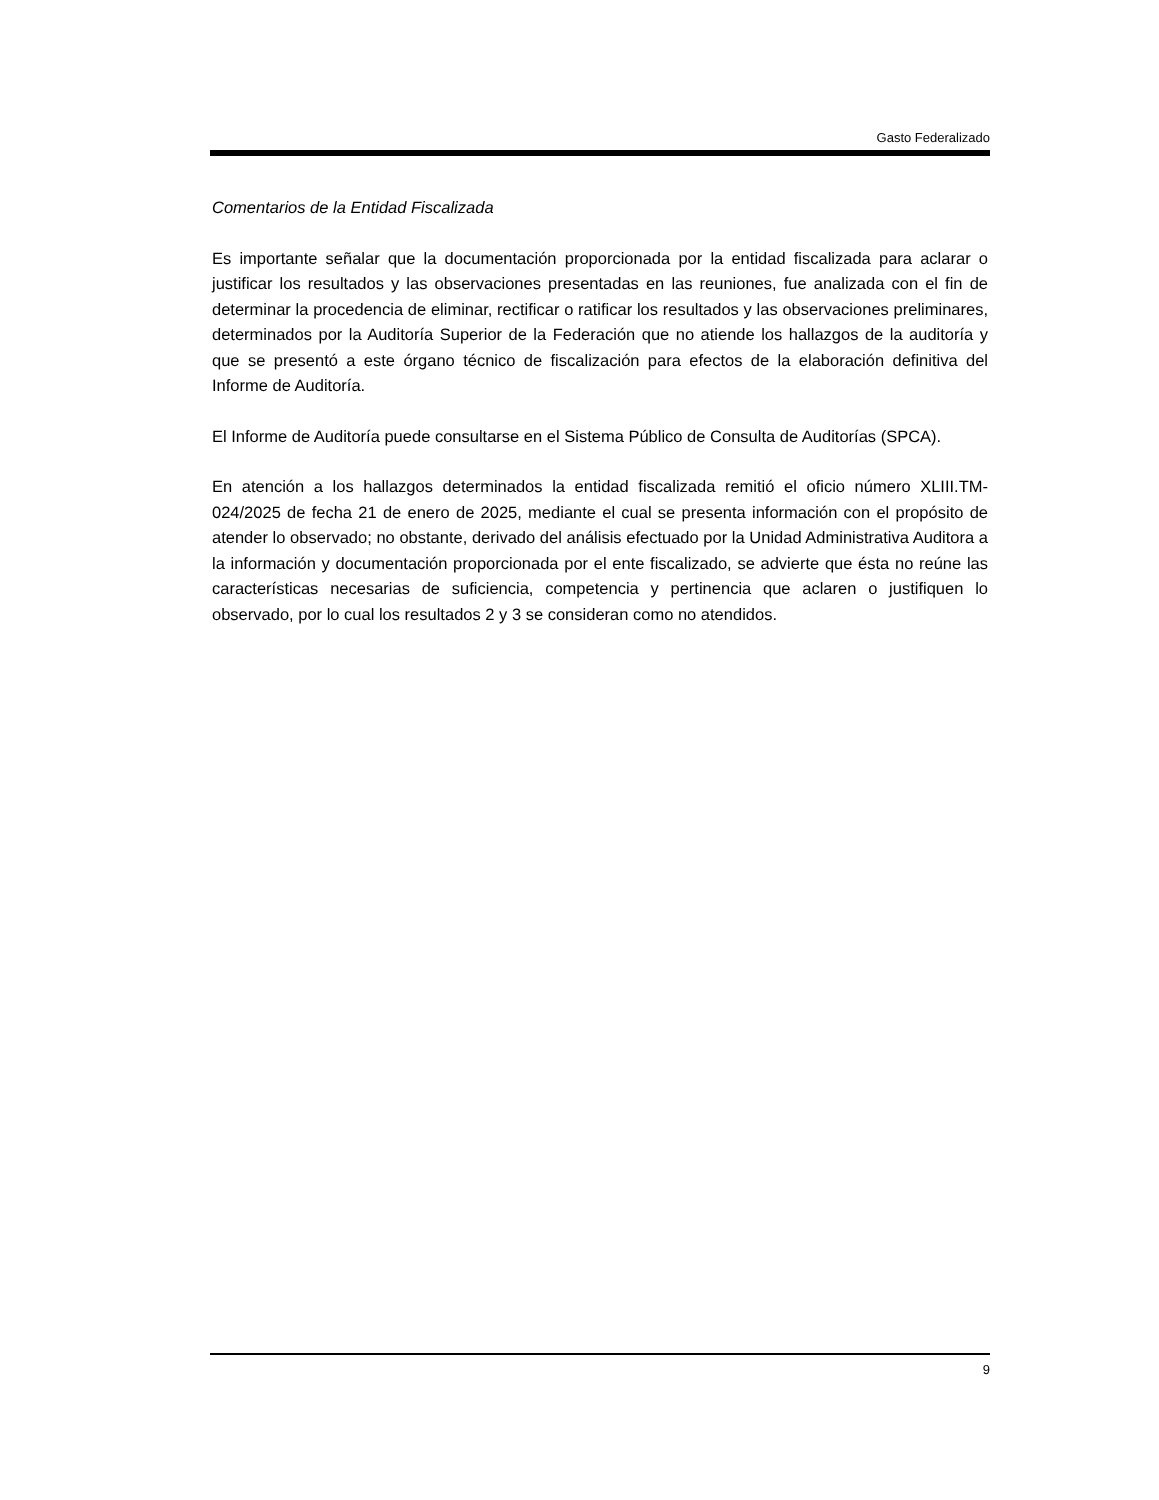Gasto Federalizado
Comentarios de la Entidad Fiscalizada
Es importante señalar que la documentación proporcionada por la entidad fiscalizada para aclarar o justificar los resultados y las observaciones presentadas en las reuniones, fue analizada con el fin de determinar la procedencia de eliminar, rectificar o ratificar los resultados y las observaciones preliminares, determinados por la Auditoría Superior de la Federación que no atiende los hallazgos de la auditoría y que se presentó a este órgano técnico de fiscalización para efectos de la elaboración definitiva del Informe de Auditoría.
El Informe de Auditoría puede consultarse en el Sistema Público de Consulta de Auditorías (SPCA).
En atención a los hallazgos determinados la entidad fiscalizada remitió el oficio número XLIII.TM-024/2025 de fecha 21 de enero de 2025, mediante el cual se presenta información con el propósito de atender lo observado; no obstante, derivado del análisis efectuado por la Unidad Administrativa Auditora a la información y documentación proporcionada por el ente fiscalizado, se advierte que ésta no reúne las características necesarias de suficiencia, competencia y pertinencia que aclaren o justifiquen lo observado, por lo cual los resultados 2 y 3 se consideran como no atendidos.
9